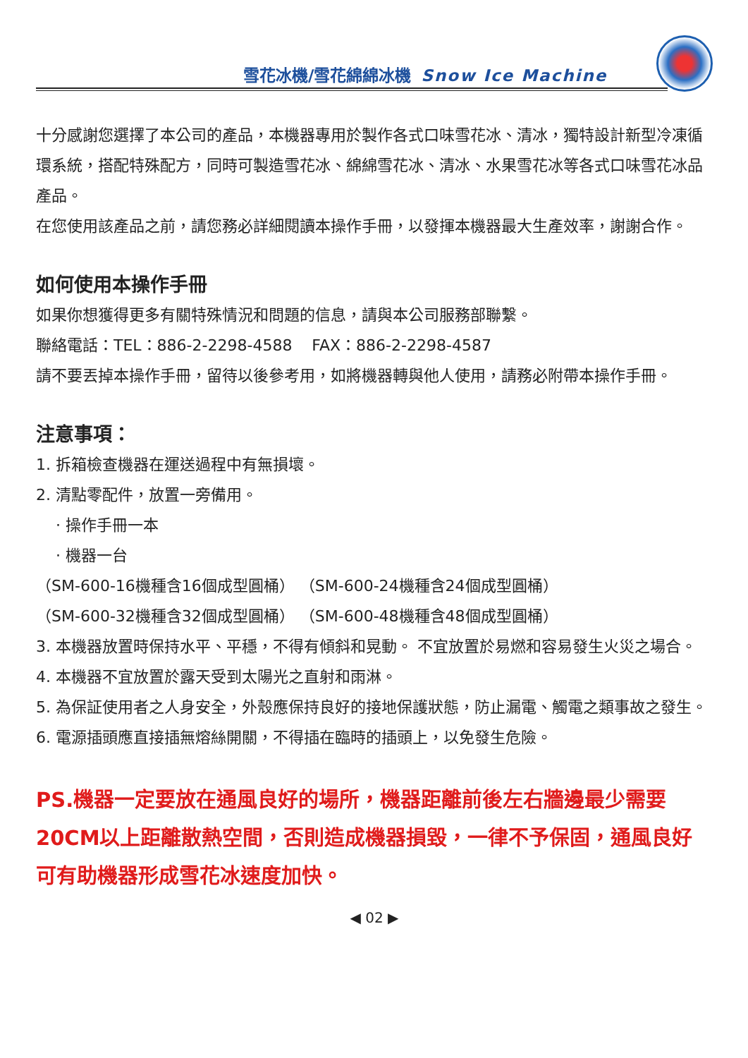雪花冰機/雪花綿綿冰機 Snow Ice Machine
十分感謝您選擇了本公司的產品，本機器專用於製作各式口味雪花冰、清冰，獨特設計新型冷凍循環系統，搭配特殊配方，同時可製造雪花冰、綿綿雪花冰、清冰、水果雪花冰等各式口味雪花冰品產品。
在您使用該產品之前，請您務必詳細閱讀本操作手冊，以發揮本機器最大生產效率，謝謝合作。
如何使用本操作手冊
如果你想獲得更多有關特殊情況和問題的信息，請與本公司服務部聯繫。
聯絡電話：TEL：886-2-2298-4588 FAX：886-2-2298-4587
請不要丟掉本操作手冊，留待以後參考用，如將機器轉與他人使用，請務必附帶本操作手冊。
注意事項：
1. 拆箱檢查機器在運送過程中有無損壞。
2. 清點零配件，放置一旁備用。
· 操作手冊一本
· 機器一台
（SM-600-16機種含16個成型圓桶） （SM-600-24機種含24個成型圓桶）
（SM-600-32機種含32個成型圓桶） （SM-600-48機種含48個成型圓桶）
3. 本機器放置時保持水平、平穩，不得有傾斜和晃動。 不宜放置於易燃和容易發生火災之場合。
4. 本機器不宜放置於露天受到太陽光之直射和雨淋。
5. 為保証使用者之人身安全，外殼應保持良好的接地保護狀態，防止漏電、觸電之類事故之發生。
6. 電源插頭應直接插無熔絲開關，不得插在臨時的插頭上，以免發生危險。
PS.機器一定要放在通風良好的場所，機器距離前後左右牆邊最少需要20CM以上距離散熱空間，否則造成機器損毀，一律不予保固，通風良好可有助機器形成雪花冰速度加快。
◀ 02 ▶